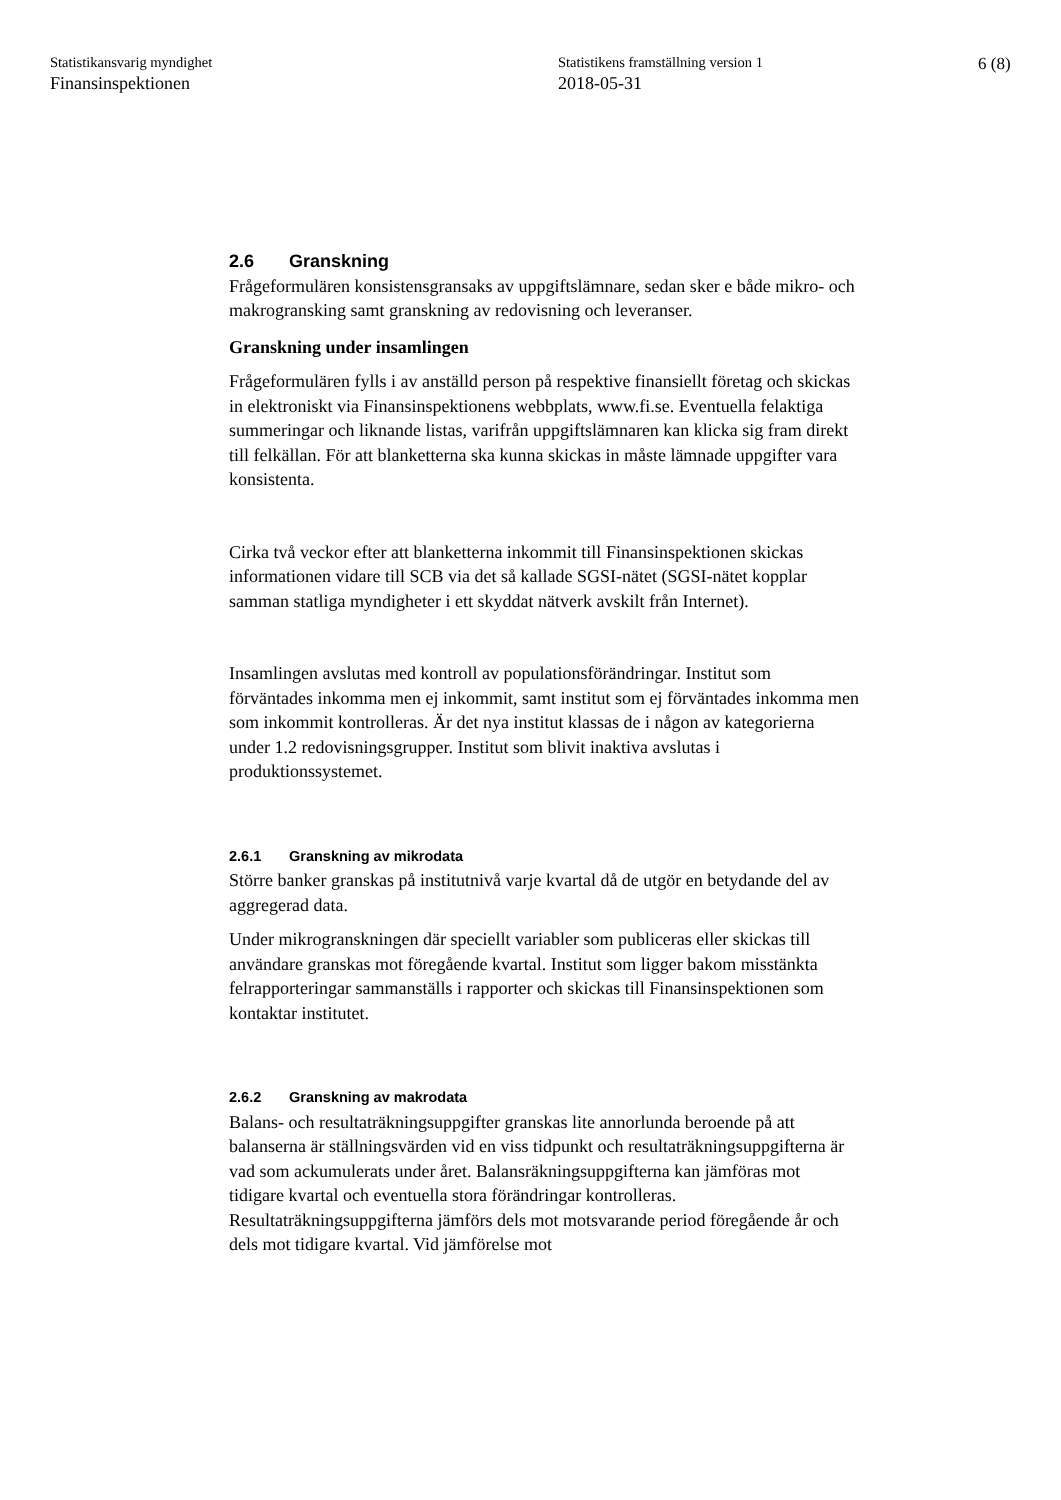Statistikansvarig myndighet
Finansinspektionen
Statistikens framställning version 1
2018-05-31
6 (8)
2.6 Granskning
Frågeformulären konsistensgransaks av uppgiftslämnare, sedan sker e både mikro- och makrogransking samt granskning av redovisning och leveranser.
Granskning under insamlingen
Frågeformulären fylls i av anställd person på respektive finansiellt företag och skickas in elektroniskt via Finansinspektionens webbplats, www.fi.se. Eventuella felaktiga summeringar och liknande listas, varifrån uppgiftslämnaren kan klicka sig fram direkt till felkällan. För att blanketterna ska kunna skickas in måste lämnade uppgifter vara konsistenta.
Cirka två veckor efter att blanketterna inkommit till Finansinspektionen skickas informationen vidare till SCB via det så kallade SGSI-nätet (SGSI-nätet kopplar samman statliga myndigheter i ett skyddat nätverk avskilt från Internet).
Insamlingen avslutas med kontroll av populationsförändringar. Institut som förväntades inkomma men ej inkommit, samt institut som ej förväntades inkomma men som inkommit kontrolleras. Är det nya institut klassas de i någon av kategorierna under 1.2 redovisningsgrupper. Institut som blivit inaktiva avslutas i produktionssystemet.
2.6.1 Granskning av mikrodata
Större banker granskas på institutnivå varje kvartal då de utgör en betydande del av aggregerad data.
Under mikrogranskningen där speciellt variabler som publiceras eller skickas till användare granskas mot föregående kvartal. Institut som ligger bakom misstänkta felrapporteringar sammanställs i rapporter och skickas till Finansinspektionen som kontaktar institutet.
2.6.2 Granskning av makrodata
Balans- och resultaträkningsuppgifter granskas lite annorlunda beroende på att balanserna är ställningsvärden vid en viss tidpunkt och resultaträkningsuppgifterna är vad som ackumulerats under året. Balansräkningsuppgifterna kan jämföras mot tidigare kvartal och eventuella stora förändringar kontrolleras.
Resultaträkningsuppgifterna jämförs dels mot motsvarande period föregående år och dels mot tidigare kvartal. Vid jämförelse mot